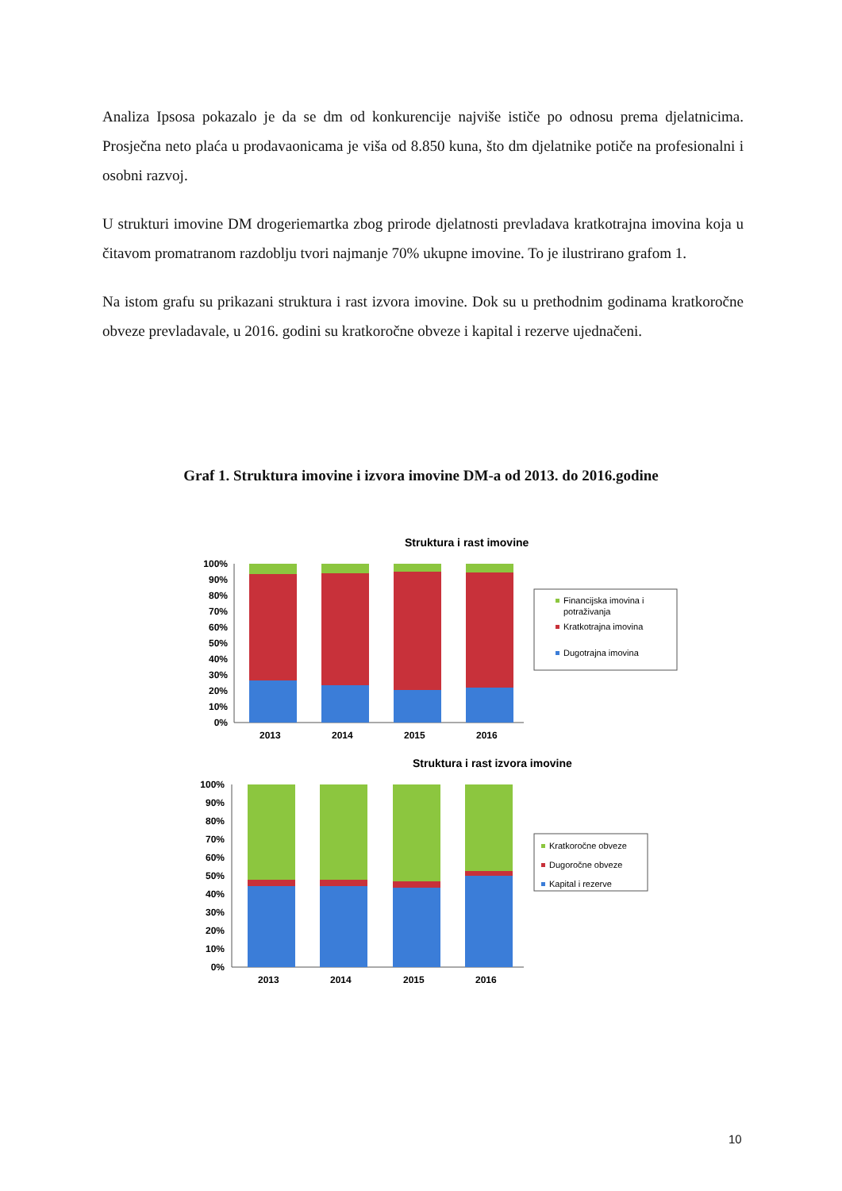Analiza Ipsosa pokazalo je da se dm od konkurencije najviše ističe po odnosu prema djelatnicima. Prosječna neto plaća u prodavaonicama je viša od 8.850 kuna, što dm djelatnike potiče na profesionalni i osobni razvoj.
U strukturi imovine DM drogeriemartka zbog prirode djelatnosti prevladava kratkotrajna imovina koja u čitavom promatranom razdoblju tvori najmanje 70% ukupne imovine. To je ilustrirano grafom 1.
Na istom grafu su prikazani struktura i rast izvora imovine. Dok su u prethodnim godinama kratkoročne obveze prevladavale, u 2016. godini su kratkoročne obveze i kapital i rezerve ujednačeni.
Graf 1. Struktura imovine i izvora imovine DM-a od 2013. do 2016.godine
Struktura i rast imovine
100%
90%
80%
70%
60%
50%
40%
30%
20%
10%
0%
2013
2014
2015
2016
Financijska imovina i
potraživanja
Kratkotrajna imovina
Dugotrajna imovina
Struktura i rast izvora imovine
100%
90%
80%
70%
60%
50%
40%
30%
20%
10%
0%
2013
2014
2015
2016
Kratkoročne obveze
Dugoročne obveze
Kapital i rezerve
10